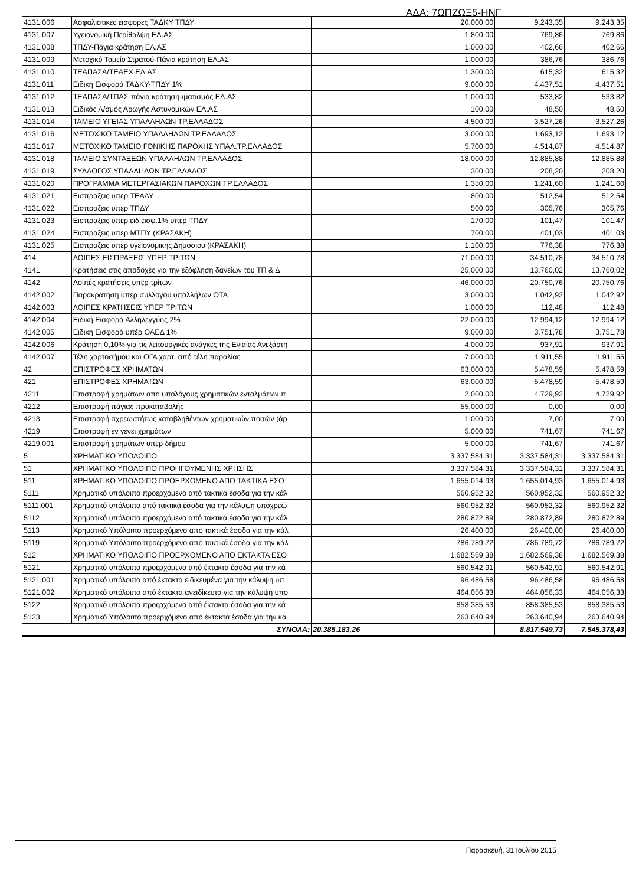ΑΔΑ: 7ΩΠΖΩΞ5-ΗΝΓ
| 4131.006 | Ασφαλιστικες εισφορες ΤΑΔΚΥ ΤΠΔΥ | 20.000,00 | 9.243,35 | 9.243,35 |
| 4131.007 | Υγειονομική Περίθαλψη ΕΛ.ΑΣ | 1.800,00 | 769,86 | 769,86 |
| 4131.008 | ΤΠΔΥ-Πάγια κράτηση ΕΛ.ΑΣ | 1.000,00 | 402,66 | 402,66 |
| 4131.009 | Μετοχικό Ταμείο Στρατού-Πάγια κράτηση ΕΛ.ΑΣ | 1.000,00 | 386,76 | 386,76 |
| 4131.010 | ΤΕΑΠΑΣΑ/ΤΕΑΕΧ ΕΛ.ΑΣ. | 1.300,00 | 615,32 | 615,32 |
| 4131.011 | Ειδική Εισφορά ΤΑΔΚΥ-ΤΠΔΥ 1% | 9.000,00 | 4.437,51 | 4.437,51 |
| 4131.012 | ΤΕΑΠΑΣΑ/ΤΠΑΣ-πάγια κράτηση-ιματισμός ΕΛ.ΑΣ | 1.000,00 | 533,82 | 533,82 |
| 4131.013 | Ειδικός Λ/σμός Αρωγής Αστυνομικών ΕΛ.ΑΣ | 100,00 | 48,50 | 48,50 |
| 4131.014 | ΤΑΜΕΙΟ ΥΓΕΙΑΣ ΥΠΑΛΛΗΛΩΝ ΤΡ.ΕΛΛΑΔΟΣ | 4.500,00 | 3.527,26 | 3.527,26 |
| 4131.016 | ΜΕΤΟΧΙΚΟ ΤΑΜΕΙΟ ΥΠΑΛΛΗΛΩΝ ΤΡ.ΕΛΛΑΔΟΣ | 3.000,00 | 1.693,12 | 1.693,12 |
| 4131.017 | ΜΕΤΟΧΙΚΟ ΤΑΜΕΙΟ ΓΟΝΙΚΗΣ ΠΑΡΟΧΗΣ ΥΠΑΛ.ΤΡ.ΕΛΛΑΔΟΣ | 5.700,00 | 4.514,87 | 4.514,87 |
| 4131.018 | ΤΑΜΕΙΟ ΣΥΝΤΑΞΕΩΝ ΥΠΑΛΛΗΛΩΝ ΤΡ.ΕΛΛΑΔΟΣ | 18.000,00 | 12.885,88 | 12.885,88 |
| 4131.019 | ΣΥΛΛΟΓΟΣ ΥΠΑΛΛΗΛΩΝ ΤΡ.ΕΛΛΑΔΟΣ | 300,00 | 208,20 | 208,20 |
| 4131.020 | ΠΡΟΓΡΑΜΜΑ ΜΕΤΕΡΓΑΣΙΑΚΩΝ ΠΑΡΟΧΩΝ ΤΡ.ΕΛΛΑΔΟΣ | 1.350,00 | 1.241,60 | 1.241,60 |
| 4131.021 | Εισπραξεις υπερ ΤΕΑΔΥ | 800,00 | 512,54 | 512,54 |
| 4131.022 | Εισπραξεις υπερ ΤΠΔΥ | 500,00 | 305,76 | 305,76 |
| 4131.023 | Εισπραξεις υπερ ειδ.εισφ.1% υπερ ΤΠΔΥ | 170,00 | 101,47 | 101,47 |
| 4131.024 | Εισπραξεις υπερ ΜΤΠΥ (ΚΡΑΣΑΚΗ) | 700,00 | 401,03 | 401,03 |
| 4131.025 | Εισπραξεις υπερ υγειονομικης Δημοσιου (ΚΡΑΣΑΚΗ) | 1.100,00 | 776,38 | 776,38 |
| 414 | ΛΟΙΠΕΣ ΕΙΣΠΡΑΞΕΙΣ ΥΠΕΡ ΤΡΙΤΩΝ | 71.000,00 | 34.510,78 | 34.510,78 |
| 4141 | Κρατήσεις στις αποδοχές για την εξόφληση δανείων του ΤΠ & Δ | 25.000,00 | 13.760,02 | 13.760,02 |
| 4142 | Λοιπές κρατήσεις υπέρ τρίτων | 46.000,00 | 20.750,76 | 20.750,76 |
| 4142.002 | Παρακρατηση υπερ συλλογου υπαλλήλων ΟΤΑ | 3.000,00 | 1.042,92 | 1.042,92 |
| 4142.003 | ΛΟΙΠΕΣ ΚΡΑΤΗΣΕΙΣ ΥΠΕΡ ΤΡΙΤΩΝ | 1.000,00 | 112,48 | 112,48 |
| 4142.004 | Ειδική Εισφορά Αλληλεγγύης 2% | 22.000,00 | 12.994,12 | 12.994,12 |
| 4142.005 | Ειδική Εισφορά υπέρ ΟΑΕΔ 1% | 9.000,00 | 3.751,78 | 3.751,78 |
| 4142.006 | Κράτηση 0,10% για τις λειτουργικές ανάγκες της Ενιαίας Ανεξάρτη | 4.000,00 | 937,91 | 937,91 |
| 4142.007 | Τέλη χαρτοσήμου και ΟΓΑ χαρτ. από τέλη παραλίας | 7.000,00 | 1.911,55 | 1.911,55 |
| 42 | ΕΠΙΣΤΡΟΦΕΣ ΧΡΗΜΑΤΩΝ | 63.000,00 | 5.478,59 | 5.478,59 |
| 421 | ΕΠΙΣΤΡΟΦΕΣ ΧΡΗΜΑΤΩΝ | 63.000,00 | 5.478,59 | 5.478,59 |
| 4211 | Επιστροφή χρημάτων από υπολόγους χρηματικών ενταλμάτων π | 2.000,00 | 4.729,92 | 4.729,92 |
| 4212 | Επιστροφή πάγιας προκαταβολής | 55.000,00 | 0,00 | 0,00 |
| 4213 | Επιστροφή αχρεωστήτως καταβληθέντων χρηματικών ποσών (άρ | 1.000,00 | 7,00 | 7,00 |
| 4219 | Επιστροφή εν γένει χρημάτων | 5.000,00 | 741,67 | 741,67 |
| 4219.001 | Επιστροφή χρημάτων υπερ δήμου | 5.000,00 | 741,67 | 741,67 |
| 5 | ΧΡΗΜΑΤΙΚΟ ΥΠΟΛΟΙΠΟ | 3.337.584,31 | 3.337.584,31 | 3.337.584,31 |
| 51 | ΧΡΗΜΑΤΙΚΟ ΥΠΟΛΟΙΠΟ ΠΡΟΗΓΟΥΜΕΝΗΣ ΧΡΗΣΗΣ | 3.337.584,31 | 3.337.584,31 | 3.337.584,31 |
| 511 | ΧΡΗΜΑΤΙΚΟ ΥΠΟΛΟΙΠΟ ΠΡΟΕΡΧΟΜΕΝΟ ΑΠΟ ΤΑΚΤΙΚΑ ΕΣΟ | 1.655.014,93 | 1.655.014,93 | 1.655.014,93 |
| 5111 | Χρηματικό υπόλοιπο προερχόμενο από τακτικά έσοδα για την κάλ | 560.952,32 | 560.952,32 | 560.952,32 |
| 5111.001 | Χρηματικό υπόλοιπο από τακτικά έσοδα για την κάλυψη υποχρεώ | 560.952,32 | 560.952,32 | 560.952,32 |
| 5112 | Χρηματικό υπόλοιπο προερχόμενο από τακτικά έσοδα για την κάλ | 280.872,89 | 280.872,89 | 280.872,89 |
| 5113 | Χρηματικό Υπόλοιπο προερχόμενο από τακτικά έσοδα για την κάλ | 26.400,00 | 26.400,00 | 26.400,00 |
| 5119 | Χρηματικό Υπόλοιπο προερχόμενο από τακτικά έσοδα για την κάλ | 786.789,72 | 786.789,72 | 786.789,72 |
| 512 | ΧΡΗΜΑΤΙΚΟ ΥΠΟΛΟΙΠΟ ΠΡΟΕΡΧΟΜΕΝΟ ΑΠΟ ΕΚΤΑΚΤΑ ΕΣΟ | 1.682.569,38 | 1.682.569,38 | 1.682.569,38 |
| 5121 | Χρηματικό υπόλοιπο προερχόμενο από έκτακτα έσοδα για την κά | 560.542,91 | 560.542,91 | 560.542,91 |
| 5121.001 | Χρηματικό υπόλοιπο από έκτακτα ειδικευμένα για την κάλυψη υπ | 96.486,58 | 96.486,58 | 96.486,58 |
| 5121.002 | Χρηματικό υπόλοιπο από έκτακτα ανειδίκευτα για την κάλυψη υπο | 464.056,33 | 464.056,33 | 464.056,33 |
| 5122 | Χρηματικό υπόλοιπο προερχόμενο από έκτακτα έσοδα για την κά | 858.385,53 | 858.385,53 | 858.385,53 |
| 5123 | Χρηματικό Υπόλοιπο προερχόμενο από έκτακτα έσοδα για την κά | 263.640,94 | 263.640,94 | 263.640,94 |
| ΣΥΝΟΛΑ: | | 20.385.183,26 | 8.817.549,73 | 7.545.378,43 |
Παρασκευή, 31 Ιουλίου 2015